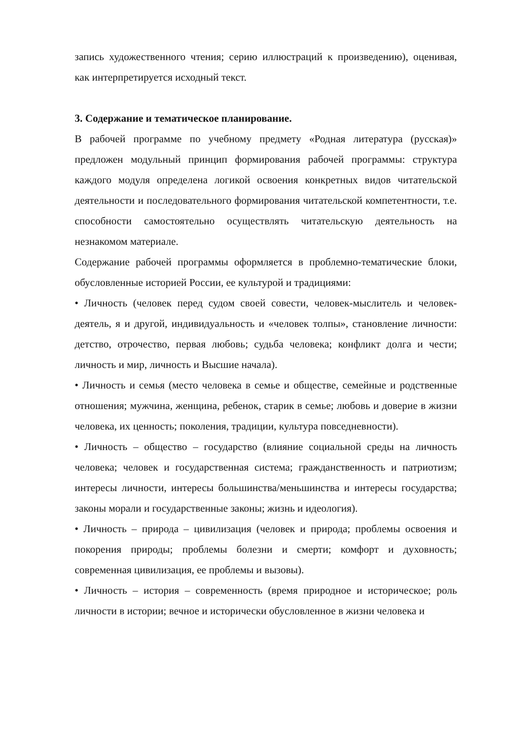запись художественного чтения; серию иллюстраций к произведению), оценивая, как интерпретируется исходный текст.
3. Содержание и тематическое планирование.
В рабочей программе по учебному предмету «Родная литература (русская)» предложен модульный принцип формирования рабочей программы: структура каждого модуля определена логикой освоения конкретных видов читательской деятельности и последовательного формирования читательской компетентности, т.е. способности самостоятельно осуществлять читательскую деятельность на незнакомом материале.
Содержание рабочей программы оформляется в проблемно-тематические блоки, обусловленные историей России, ее культурой и традициями:
• Личность (человек перед судом своей совести, человек-мыслитель и человек-деятель, я и другой, индивидуальность и «человек толпы», становление личности: детство, отрочество, первая любовь; судьба человека; конфликт долга и чести; личность и мир, личность и Высшие начала).
• Личность и семья (место человека в семье и обществе, семейные и родственные отношения; мужчина, женщина, ребенок, старик в семье; любовь и доверие в жизни человека, их ценность; поколения, традиции, культура повседневности).
• Личность – общество – государство (влияние социальной среды на личность человека; человек и государственная система; гражданственность и патриотизм; интересы личности, интересы большинства/меньшинства и интересы государства; законы морали и государственные законы; жизнь и идеология).
• Личность – природа – цивилизация (человек и природа; проблемы освоения и покорения природы; проблемы болезни и смерти; комфорт и духовность; современная цивилизация, ее проблемы и вызовы).
• Личность – история – современность (время природное и историческое; роль личности в истории; вечное и исторически обусловленное в жизни человека и